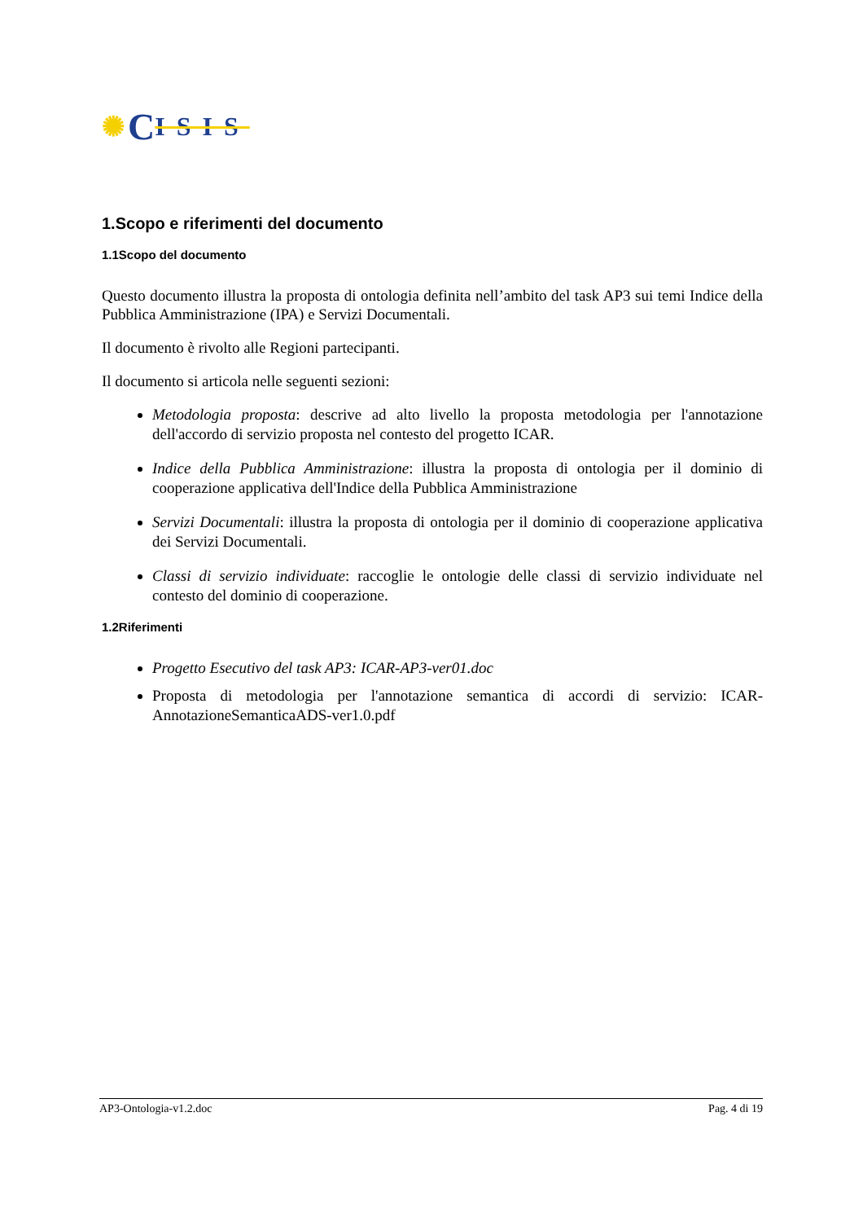✺ C ISIS
1.Scopo e riferimenti del documento
1.1Scopo del documento
Questo documento illustra la proposta di ontologia definita nell’ambito del task AP3 sui temi Indice della Pubblica Amministrazione (IPA) e Servizi Documentali.
Il documento è rivolto alle Regioni partecipanti.
Il documento si articola nelle seguenti sezioni:
Metodologia proposta: descrive ad alto livello la proposta metodologia per l'annotazione dell'accordo di servizio proposta nel contesto del progetto ICAR.
Indice della Pubblica Amministrazione: illustra la proposta di ontologia per il dominio di cooperazione applicativa dell'Indice della Pubblica Amministrazione
Servizi Documentali: illustra la proposta di ontologia per il dominio di cooperazione applicativa dei Servizi Documentali.
Classi di servizio individuate: raccoglie le ontologie delle classi di servizio individuate nel contesto del dominio di cooperazione.
1.2Riferimenti
Progetto Esecutivo del task AP3: ICAR-AP3-ver01.doc
Proposta di metodologia per l'annotazione semantica di accordi di servizio: ICAR-AnnotazioneSemanticaADS-ver1.0.pdf
AP3-Ontologia-v1.2.doc Pag. 4 di 19